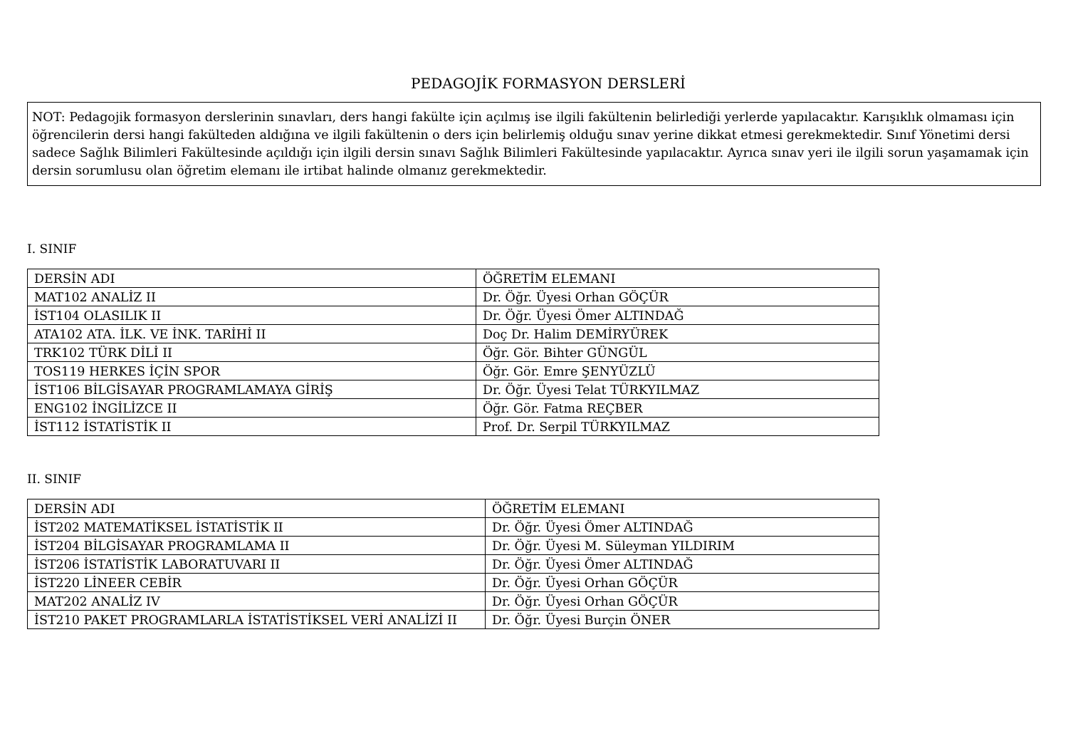PEDAGOJİK FORMASYON DERSLERİ
NOT: Pedagojik formasyon derslerinin sınavları, ders hangi fakülte için açılmış ise ilgili fakültenin belirlediği yerlerde yapılacaktır. Karışıklık olmaması için öğrencilerin dersi hangi fakülteden aldığına ve ilgili fakültenin o ders için belirlemiş olduğu sınav yerine dikkat etmesi gerekmektedir. Sınıf Yönetimi dersi sadece Sağlık Bilimleri Fakültesinde açıldığı için ilgili dersin sınavı Sağlık Bilimleri Fakültesinde yapılacaktır. Ayrıca sınav yeri ile ilgili sorun yaşamamak için dersin sorumlusu olan öğretim elemanı ile irtibat halinde olmanız gerekmektedir.
I. SINIF
| DERSİN ADI | ÖĞRETİM ELEMANI |
| --- | --- |
| MAT102 ANALİZ II | Dr. Öğr. Üyesi Orhan GÖÇÜR |
| İST104 OLASILIK II | Dr. Öğr. Üyesi Ömer ALTINDAĞ |
| ATA102 ATA. İLK. VE İNK. TARİHİ II | Doç Dr. Halim DEMİRYÜREK |
| TRK102 TÜRK DİLİ II | Öğr. Gör. Bihter GÜNGÜL |
| TOS119 HERKES İÇİN SPOR | Öğr. Gör. Emre ŞENYÜZLÜ |
| İST106 BİLGİSAYAR PROGRAMLAMAYA GİRİŞ | Dr. Öğr. Üyesi Telat TÜRKYILMAZ |
| ENG102 İNGİLİZCE II | Öğr. Gör. Fatma REÇBER |
| İST112 İSTATİSTİK II | Prof. Dr. Serpil TÜRKYILMAZ |
II. SINIF
| DERSİN ADI | ÖĞRETİM ELEMANI |
| --- | --- |
| İST202 MATEMATİKSEL İSTATİSTİK II | Dr. Öğr. Üyesi Ömer ALTINDAĞ |
| İST204 BİLGİSAYAR PROGRAMLAMA II | Dr. Öğr. Üyesi M. Süleyman YILDIRIM |
| İST206 İSTATİSTİK LABORATUVARI II | Dr. Öğr. Üyesi Ömer ALTINDAĞ |
| İST220 LİNEER CEBİR | Dr. Öğr. Üyesi Orhan GÖÇÜR |
| MAT202 ANALİZ IV | Dr. Öğr. Üyesi Orhan GÖÇÜR |
| İST210 PAKET PROGRAMLARLA İSTATİSTİKSEL VERİ ANALİZİ II | Dr. Öğr. Üyesi Burçin ÖNER |